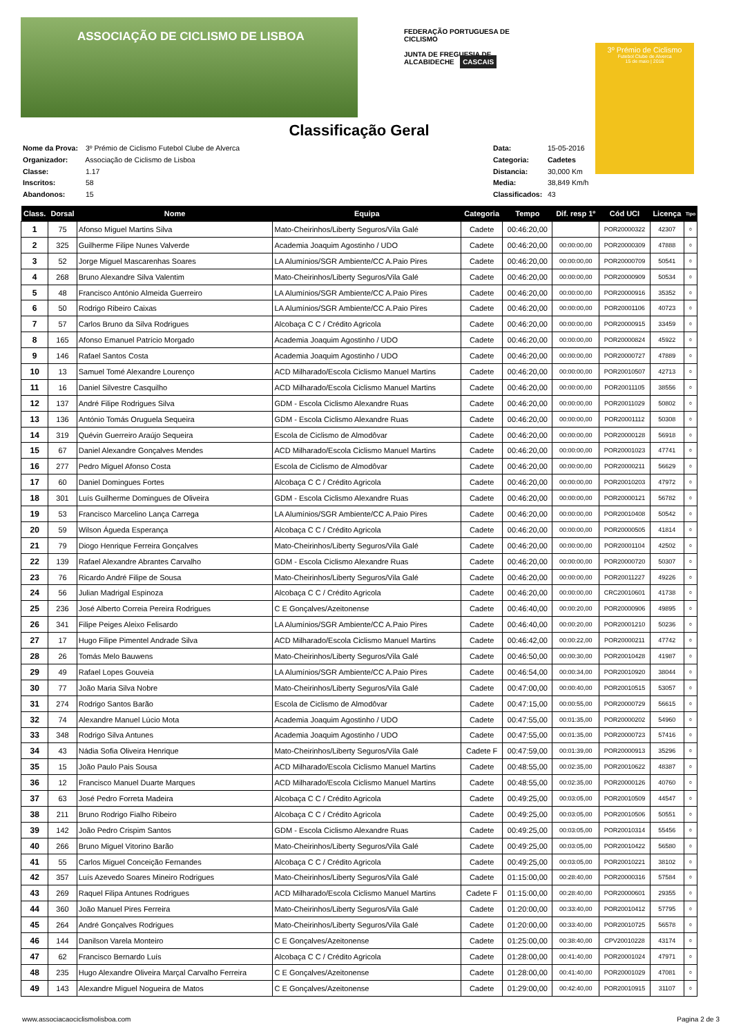ASSOCIAÇÃO DE CICLISMO DE LISBOA
FEDERAÇÃO PORTUGUESA DE CICLISMO
JUNTA DE FREGUESIA DE ALCABIDECHE CASCAIS
3º Prémio de Ciclismo
Futebol Clube de Alverca
15 de maio | 2016
Classificação Geral
Nome da Prova: 3º Prémio de Ciclismo Futebol Clube de Alverca
Organizador: Associação de Ciclismo de Lisboa
Classe: 1.17
Inscritos: 58
Abandonos: 15
Data: 15-05-2016
Categoria: Cadetes
Distancia: 30,000 Km
Media: 38,849 Km/h
Classificados: 43
| Class. | Dorsal | Nome | Equipa | Categoria | Tempo | Dif. resp 1º | Cód UCI | Licença | Tipo |
| --- | --- | --- | --- | --- | --- | --- | --- | --- | --- |
| 1 | 75 | Afonso Miguel Martins Silva | Mato-Cheirinhos/Liberty Seguros/Vila Galé | Cadete | 00:46:20,00 | | POR20000322 | 42307 | 0 |
| 2 | 325 | Guilherme Filipe Nunes Valverde | Academia Joaquim Agostinho / UDO | Cadete | 00:46:20,00 | 00:00:00,00 | POR20000309 | 47888 | 0 |
| 3 | 52 | Jorge Miguel Mascarenhas Soares | LA Alumínios/SGR Ambiente/CC A.Paio Pires | Cadete | 00:46:20,00 | 00:00:00,00 | POR20000709 | 50541 | 0 |
| 4 | 268 | Bruno Alexandre Silva Valentim | Mato-Cheirinhos/Liberty Seguros/Vila Galé | Cadete | 00:46:20,00 | 00:00:00,00 | POR20000909 | 50534 | 0 |
| 5 | 48 | Francisco António Almeida Guerreiro | LA Alumínios/SGR Ambiente/CC A.Paio Pires | Cadete | 00:46:20,00 | 00:00:00,00 | POR20000916 | 35352 | 0 |
| 6 | 50 | Rodrigo Ribeiro Caixas | LA Alumínios/SGR Ambiente/CC A.Paio Pires | Cadete | 00:46:20,00 | 00:00:00,00 | POR20001106 | 40723 | 0 |
| 7 | 57 | Carlos Bruno da Silva Rodrigues | Alcobaça C C / Crédito Agricola | Cadete | 00:46:20,00 | 00:00:00,00 | POR20000915 | 33459 | 0 |
| 8 | 165 | Afonso Emanuel Patrício Morgado | Academia Joaquim Agostinho / UDO | Cadete | 00:46:20,00 | 00:00:00,00 | POR20000824 | 45922 | 0 |
| 9 | 146 | Rafael Santos Costa | Academia Joaquim Agostinho / UDO | Cadete | 00:46:20,00 | 00:00:00,00 | POR20000727 | 47889 | 0 |
| 10 | 13 | Samuel Tomé Alexandre Lourenço | ACD Milharado/Escola Ciclismo Manuel Martins | Cadete | 00:46:20,00 | 00:00:00,00 | POR20010507 | 42713 | 0 |
| 11 | 16 | Daniel Silvestre Casquilho | ACD Milharado/Escola Ciclismo Manuel Martins | Cadete | 00:46:20,00 | 00:00:00,00 | POR20011105 | 38556 | 0 |
| 12 | 137 | André Filipe Rodrigues Silva | GDM - Escola Ciclismo Alexandre Ruas | Cadete | 00:46:20,00 | 00:00:00,00 | POR20011029 | 50802 | 0 |
| 13 | 136 | António Tomás Oruguela Sequeira | GDM - Escola Ciclismo Alexandre Ruas | Cadete | 00:46:20,00 | 00:00:00,00 | POR20001112 | 50308 | 0 |
| 14 | 319 | Quévin Guerreiro Araújo Sequeira | Escola de Ciclismo de Almodôvar | Cadete | 00:46:20,00 | 00:00:00,00 | POR20000128 | 56918 | 0 |
| 15 | 67 | Daniel Alexandre Gonçalves Mendes | ACD Milharado/Escola Ciclismo Manuel Martins | Cadete | 00:46:20,00 | 00:00:00,00 | POR20001023 | 47741 | 0 |
| 16 | 277 | Pedro Miguel Afonso Costa | Escola de Ciclismo de Almodôvar | Cadete | 00:46:20,00 | 00:00:00,00 | POR20000211 | 56629 | 0 |
| 17 | 60 | Daniel Domingues Fortes | Alcobaça C C / Crédito Agricola | Cadete | 00:46:20,00 | 00:00:00,00 | POR20010203 | 47972 | 0 |
| 18 | 301 | Luís Guilherme Domingues de Oliveira | GDM - Escola Ciclismo Alexandre Ruas | Cadete | 00:46:20,00 | 00:00:00,00 | POR20000121 | 56782 | 0 |
| 19 | 53 | Francisco Marcelino Lança Carrega | LA Alumínios/SGR Ambiente/CC A.Paio Pires | Cadete | 00:46:20,00 | 00:00:00,00 | POR20010408 | 50542 | 0 |
| 20 | 59 | Wilson Águeda Esperança | Alcobaça C C / Crédito Agricola | Cadete | 00:46:20,00 | 00:00:00,00 | POR20000505 | 41814 | 0 |
| 21 | 79 | Diogo Henrique Ferreira Gonçalves | Mato-Cheirinhos/Liberty Seguros/Vila Galé | Cadete | 00:46:20,00 | 00:00:00,00 | POR20001104 | 42502 | 0 |
| 22 | 139 | Rafael Alexandre Abrantes Carvalho | GDM - Escola Ciclismo Alexandre Ruas | Cadete | 00:46:20,00 | 00:00:00,00 | POR20000720 | 50307 | 0 |
| 23 | 76 | Ricardo André Filipe de Sousa | Mato-Cheirinhos/Liberty Seguros/Vila Galé | Cadete | 00:46:20,00 | 00:00:00,00 | POR20011227 | 49226 | 0 |
| 24 | 56 | Julian Madrigal Espinoza | Alcobaça C C / Crédito Agricola | Cadete | 00:46:20,00 | 00:00:00,00 | CRC20010601 | 41738 | 0 |
| 25 | 236 | José Alberto Correia Pereira Rodrigues | C E Gonçalves/Azeitonense | Cadete | 00:46:40,00 | 00:00:20,00 | POR20000906 | 49895 | 0 |
| 26 | 341 | Filipe Peiges Aleixo Felisardo | LA Alumínios/SGR Ambiente/CC A.Paio Pires | Cadete | 00:46:40,00 | 00:00:20,00 | POR20001210 | 50236 | 0 |
| 27 | 17 | Hugo Filipe Pimentel Andrade Silva | ACD Milharado/Escola Ciclismo Manuel Martins | Cadete | 00:46:42,00 | 00:00:22,00 | POR20000211 | 47742 | 0 |
| 28 | 26 | Tomás Melo Bauwens | Mato-Cheirinhos/Liberty Seguros/Vila Galé | Cadete | 00:46:50,00 | 00:00:30,00 | POR20010428 | 41987 | 0 |
| 29 | 49 | Rafael Lopes Gouveia | LA Alumínios/SGR Ambiente/CC A.Paio Pires | Cadete | 00:46:54,00 | 00:00:34,00 | POR20010920 | 38044 | 0 |
| 30 | 77 | João Maria Silva Nobre | Mato-Cheirinhos/Liberty Seguros/Vila Galé | Cadete | 00:47:00,00 | 00:00:40,00 | POR20010515 | 53057 | 0 |
| 31 | 274 | Rodrigo Santos Barão | Escola de Ciclismo de Almodôvar | Cadete | 00:47:15,00 | 00:00:55,00 | POR20000729 | 56615 | 0 |
| 32 | 74 | Alexandre Manuel Lúcio Mota | Academia Joaquim Agostinho / UDO | Cadete | 00:47:55,00 | 00:01:35,00 | POR20000202 | 54960 | 0 |
| 33 | 348 | Rodrigo Silva Antunes | Academia Joaquim Agostinho / UDO | Cadete | 00:47:55,00 | 00:01:35,00 | POR20000723 | 57416 | 0 |
| 34 | 43 | Nádia Sofia Oliveira Henrique | Mato-Cheirinhos/Liberty Seguros/Vila Galé | Cadete F | 00:47:59,00 | 00:01:39,00 | POR20000913 | 35296 | 0 |
| 35 | 15 | João Paulo Pais Sousa | ACD Milharado/Escola Ciclismo Manuel Martins | Cadete | 00:48:55,00 | 00:02:35,00 | POR20010622 | 48387 | 0 |
| 36 | 12 | Francisco Manuel Duarte Marques | ACD Milharado/Escola Ciclismo Manuel Martins | Cadete | 00:48:55,00 | 00:02:35,00 | POR20000126 | 40760 | 0 |
| 37 | 63 | José Pedro Forreta Madeira | Alcobaça C C / Crédito Agricola | Cadete | 00:49:25,00 | 00:03:05,00 | POR20010509 | 44547 | 0 |
| 38 | 211 | Bruno Rodrigo Fialho Ribeiro | Alcobaça C C / Crédito Agricola | Cadete | 00:49:25,00 | 00:03:05,00 | POR20010506 | 50551 | 0 |
| 39 | 142 | João Pedro Crispim Santos | GDM - Escola Ciclismo Alexandre Ruas | Cadete | 00:49:25,00 | 00:03:05,00 | POR20010314 | 55456 | 0 |
| 40 | 266 | Bruno Miguel Vitorino Barão | Mato-Cheirinhos/Liberty Seguros/Vila Galé | Cadete | 00:49:25,00 | 00:03:05,00 | POR20010422 | 56580 | 0 |
| 41 | 55 | Carlos Miguel Conceição Fernandes | Alcobaça C C / Crédito Agricola | Cadete | 00:49:25,00 | 00:03:05,00 | POR20010221 | 38102 | 0 |
| 42 | 357 | Luís Azevedo Soares Mineiro Rodrigues | Mato-Cheirinhos/Liberty Seguros/Vila Galé | Cadete | 01:15:00,00 | 00:28:40,00 | POR20000316 | 57584 | 0 |
| 43 | 269 | Raquel Filipa Antunes Rodrigues | ACD Milharado/Escola Ciclismo Manuel Martins | Cadete F | 01:15:00,00 | 00:28:40,00 | POR20000601 | 29355 | 0 |
| 44 | 360 | João Manuel Pires Ferreira | Mato-Cheirinhos/Liberty Seguros/Vila Galé | Cadete | 01:20:00,00 | 00:33:40,00 | POR20010412 | 57795 | 0 |
| 45 | 264 | André Gonçalves Rodrigues | Mato-Cheirinhos/Liberty Seguros/Vila Galé | Cadete | 01:20:00,00 | 00:33:40,00 | POR20010725 | 56578 | 0 |
| 46 | 144 | Danilson Varela Monteiro | C E Gonçalves/Azeitonense | Cadete | 01:25:00,00 | 00:38:40,00 | CPV20010228 | 43174 | 0 |
| 47 | 62 | Francisco Bernardo Luís | Alcobaça C C / Crédito Agricola | Cadete | 01:28:00,00 | 00:41:40,00 | POR20001024 | 47971 | 0 |
| 48 | 235 | Hugo Alexandre Oliveira Marçal Carvalho Ferreira | C E Gonçalves/Azeitonense | Cadete | 01:28:00,00 | 00:41:40,00 | POR20001029 | 47081 | 0 |
| 49 | 143 | Alexandre Miguel Nogueira de Matos | C E Gonçalves/Azeitonense | Cadete | 01:29:00,00 | 00:42:40,00 | POR20010915 | 31107 | 0 |
www.associacaociclismolisboa.com
Pagina 2 de 3